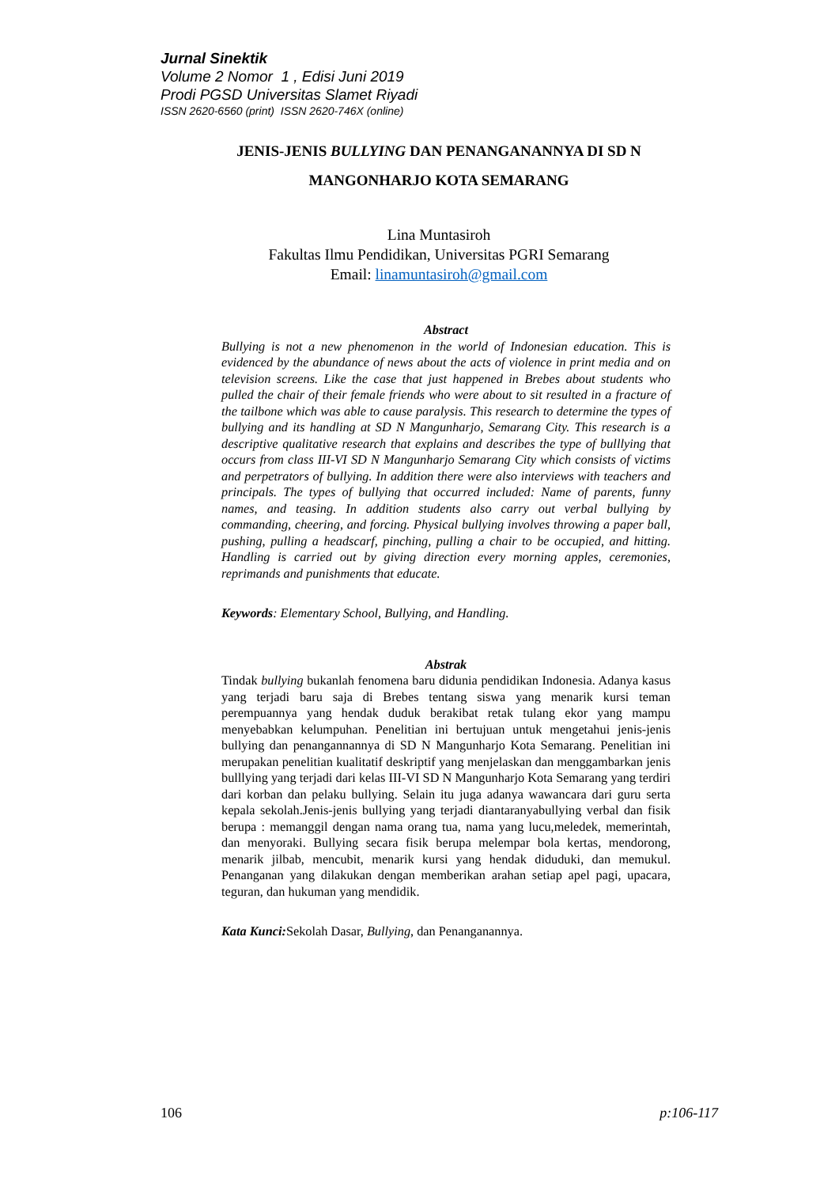Jurnal Sinektik
Volume 2 Nomor 1 , Edisi Juni 2019
Prodi PGSD Universitas Slamet Riyadi
ISSN 2620-6560 (print) ISSN 2620-746X (online)
JENIS-JENIS BULLYING DAN PENANGANANNYA DI SD N
MANGONHARJO KOTA SEMARANG
Lina Muntasiroh
Fakultas Ilmu Pendidikan, Universitas PGRI Semarang
Email: linamuntasiroh@gmail.com
Abstract
Bullying is not a new phenomenon in the world of Indonesian education. This is evidenced by the abundance of news about the acts of violence in print media and on television screens. Like the case that just happened in Brebes about students who pulled the chair of their female friends who were about to sit resulted in a fracture of the tailbone which was able to cause paralysis. This research to determine the types of bullying and its handling at SD N Mangunharjo, Semarang City. This research is a descriptive qualitative research that explains and describes the type of bulllying that occurs from class III-VI SD N Mangunharjo Semarang City which consists of victims and perpetrators of bullying. In addition there were also interviews with teachers and principals. The types of bullying that occurred included: Name of parents, funny names, and teasing. In addition students also carry out verbal bullying by commanding, cheering, and forcing. Physical bullying involves throwing a paper ball, pushing, pulling a headscarf, pinching, pulling a chair to be occupied, and hitting. Handling is carried out by giving direction every morning apples, ceremonies, reprimands and punishments that educate.
Keywords: Elementary School, Bullying, and Handling.
Abstrak
Tindak bullying bukanlah fenomena baru didunia pendidikan Indonesia. Adanya kasus yang terjadi baru saja di Brebes tentang siswa yang menarik kursi teman perempuannya yang hendak duduk berakibat retak tulang ekor yang mampu menyebabkan kelumpuhan. Penelitian ini bertujuan untuk mengetahui jenis-jenis bullying dan penangannannya di SD N Mangunharjo Kota Semarang. Penelitian ini merupakan penelitian kualitatif deskriptif yang menjelaskan dan menggambarkan jenis bulllying yang terjadi dari kelas III-VI SD N Mangunharjo Kota Semarang yang terdiri dari korban dan pelaku bullying. Selain itu juga adanya wawancara dari guru serta kepala sekolah.Jenis-jenis bullying yang terjadi diantaranyabullying verbal dan fisik berupa : memanggil dengan nama orang tua, nama yang lucu,meledek, memerintah, dan menyoraki. Bullying secara fisik berupa melempar bola kertas, mendorong, menarik jilbab, mencubit, menarik kursi yang hendak diduduki, dan memukul. Penanganan yang dilakukan dengan memberikan arahan setiap apel pagi, upacara, teguran, dan hukuman yang mendidik.
Kata Kunci: Sekolah Dasar, Bullying, dan Penanganannya.
106 p:106-117